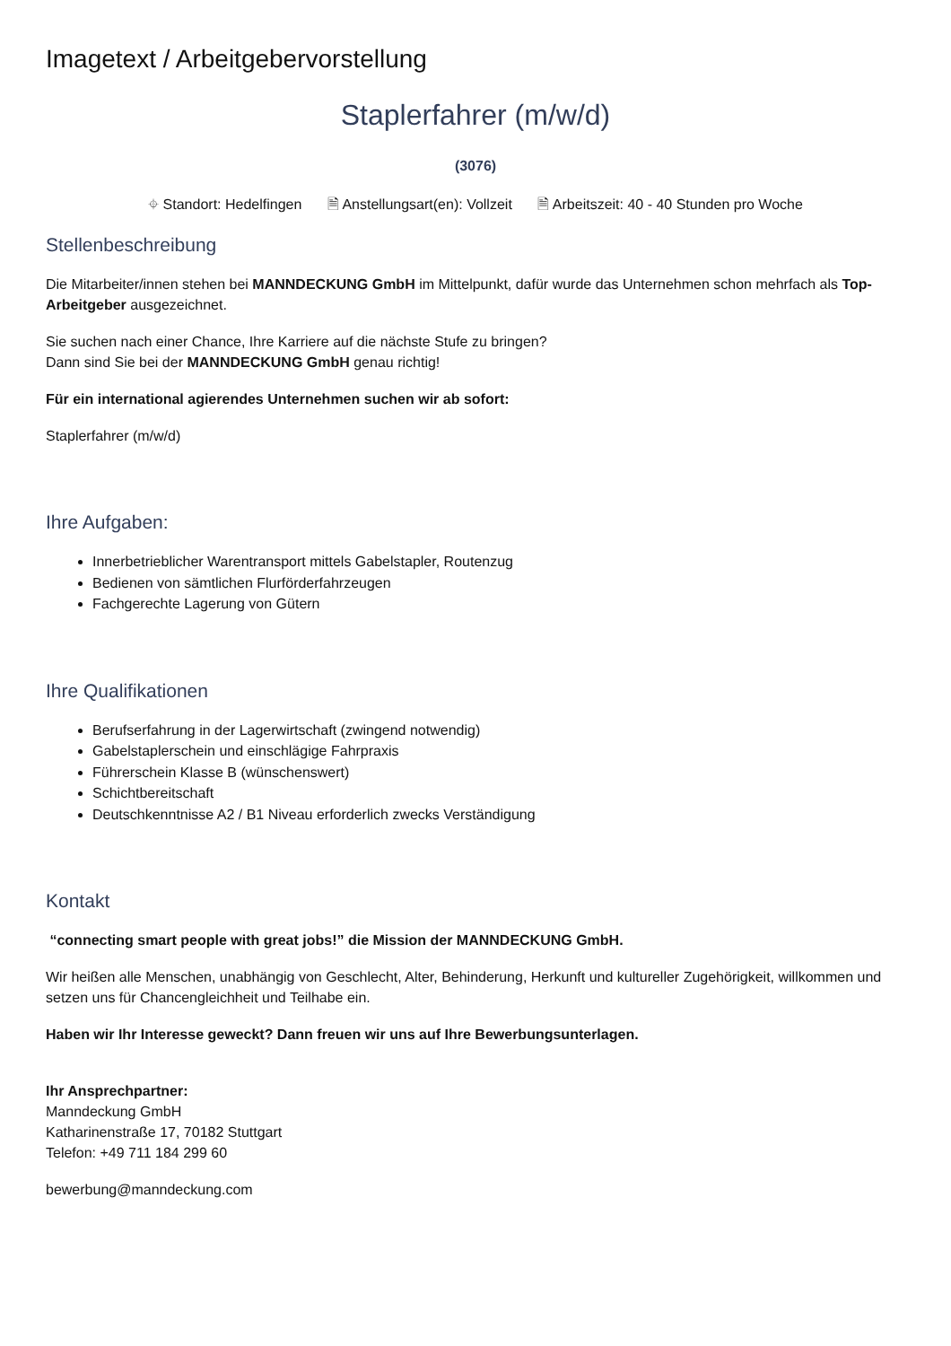Imagetext / Arbeitgebervorstellung
Staplerfahrer (m/w/d)
(3076)
⌖ Standort: Hedelfingen 🗎 Anstellungsart(en): Vollzeit 🗎 Arbeitszeit: 40 - 40 Stunden pro Woche
Stellenbeschreibung
Die Mitarbeiter/innen stehen bei MANNDECKUNG GmbH im Mittelpunkt, dafür wurde das Unternehmen schon mehrfach als Top- Arbeitgeber ausgezeichnet.
Sie suchen nach einer Chance, Ihre Karriere auf die nächste Stufe zu bringen?
Dann sind Sie bei der MANNDECKUNG GmbH genau richtig!
Für ein international agierendes Unternehmen suchen wir ab sofort:
Staplerfahrer (m/w/d)
Ihre Aufgaben:
Innerbetrieblicher Warentransport mittels Gabelstapler, Routenzug
Bedienen von sämtlichen Flurförderfahrzeugen
Fachgerechte Lagerung von Gütern
Ihre Qualifikationen
Berufserfahrung in der Lagerwirtschaft (zwingend notwendig)
Gabelstaplerschein und einschlägige Fahrpraxis
Führerschein Klasse B (wünschenswert)
Schichtbereitschaft
Deutschkenntnisse A2 / B1 Niveau erforderlich zwecks Verständigung
Kontakt
“connecting smart people with great jobs!” die Mission der MANNDECKUNG GmbH.
Wir heißen alle Menschen, unabhängig von Geschlecht, Alter, Behinderung, Herkunft und kultureller Zugehörigkeit, willkommen und setzen uns für Chancengleichheit und Teilhabe ein.
Haben wir Ihr Interesse geweckt? Dann freuen wir uns auf Ihre Bewerbungsunterlagen.
Ihr Ansprechpartner:
Manndeckung GmbH
Katharinenstraße 17, 70182 Stuttgart
Telefon: +49 711 184 299 60
bewerbung@manndeckung.com